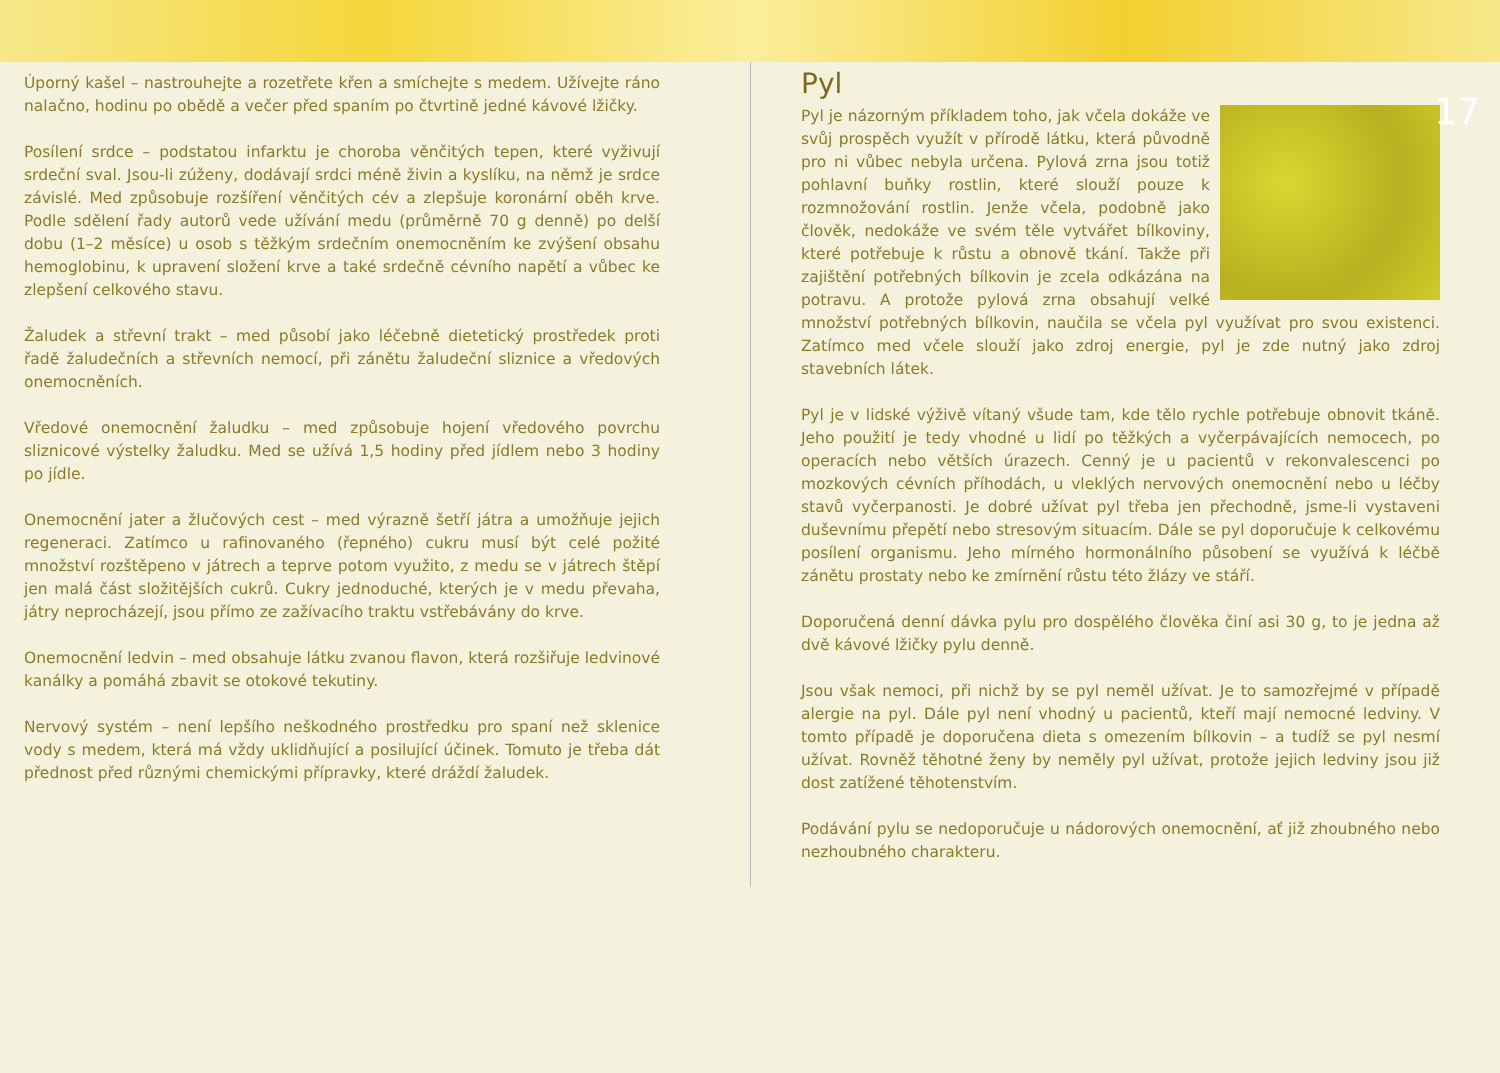Úporný kašel – nastrouhejte a rozetřete křen a smíchejte s medem. Užívejte ráno nalačno, hodinu po obědě a večer před spaním po čtvrtině jedné kávové lžičky.
Posílení srdce – podstatou infarktu je choroba věnčitých tepen, které vyživují srdeční sval. Jsou-li zúženy, dodávají srdci méně živin a kyslíku, na němž je srdce závislé. Med způsobuje rozšíření věnčitých cév a zlepšuje koronární oběh krve. Podle sdělení řady autorů vede užívání medu (průměrně 70 g denně) po delší dobu (1–2 měsíce) u osob s těžkým srdečním onemocněním ke zvýšení obsahu hemoglobinu, k upravení složení krve a také srdečně cévního napětí a vůbec ke zlepšení celkového stavu.
Žaludek a střevní trakt – med působí jako léčebně dietetický prostředek proti řadě žaludečních a střevních nemocí, při zánětu žaludeční sliznice a vředových onemocněních.
Vředové onemocnění žaludku – med způsobuje hojení vředového povrchu sliznicové výstelky žaludku. Med se užívá 1,5 hodiny před jídlem nebo 3 hodiny po jídle.
Onemocnění jater a žlučových cest – med výrazně šetří játra a umožňuje jejich regeneraci. Zatímco u rafinovaného (řepného) cukru musí být celé požité množství rozštěpeno v játrech a teprve potom využito, z medu se v játrech štěpí jen malá část složitějších cukrů. Cukry jednoduché, kterých je v medu převaha, játry neprocházejí, jsou přímo ze zažívacího traktu vstřebávány do krve.
Onemocnění ledvin – med obsahuje látku zvanou flavon, která rozšiřuje ledvinové kanálky a pomáhá zbavit se otokové tekutiny.
Nervový systém – není lepšího neškodného prostředku pro spaní než sklenice vody s medem, která má vždy uklidňující a posilující účinek. Tomuto je třeba dát přednost před různými chemickými přípravky, které dráždí žaludek.
Pyl
Pyl je názorným příkladem toho, jak včela dokáže ve svůj prospěch využít v přírodě látku, která původně pro ni vůbec nebyla určena. Pylová zrna jsou totiž pohlavní buňky rostlin, které slouží pouze k rozmnožování rostlin. Jenže včela, podobně jako člověk, nedokáže ve svém těle vytvářet bílkoviny, které potřebuje k růstu a obnově tkání. Takže při zajištění potřebných bílkovin je zcela odkázána na potravu. A protože pylová zrna obsahují velké množství potřebných bílkovin, naučila se včela pyl využívat pro svou existenci. Zatímco med včele slouží jako zdroj energie, pyl je zde nutný jako zdroj stavebních látek.
Pyl je v lidské výživě vítaný všude tam, kde tělo rychle potřebuje obnovit tkáně. Jeho použití je tedy vhodné u lidí po těžkých a vyčerpávajících nemocech, po operacích nebo větších úrazech. Cenný je u pacientů v rekonvalescenci po mozkových cévních příhodách, u vleklých nervových onemocnění nebo u léčby stavů vyčerpanosti. Je dobré užívat pyl třeba jen přechodně, jsme-li vystaveni duševnímu přepětí nebo stresovým situacím. Dále se pyl doporučuje k celkovému posílení organismu. Jeho mírného hormonálního působení se využívá k léčbě zánětu prostaty nebo ke zmírnění růstu této žlázy ve stáří.
Doporučená denní dávka pylu pro dospělého člověka činí asi 30 g, to je jedna až dvě kávové lžičky pylu denně.
Jsou však nemoci, při nichž by se pyl neměl užívat. Je to samozřejmé v případě alergie na pyl. Dále pyl není vhodný u pacientů, kteří mají nemocné ledviny. V tomto případě je doporučena dieta s omezením bílkovin – a tudíž se pyl nesmí užívat. Rovněž těhotné ženy by neměly pyl užívat, protože jejich ledviny jsou již dost zatížené těhotenstvím.
Podávání pylu se nedoporučuje u nádorových onemocnění, ať již zhoubného nebo nezhoubného charakteru.
17